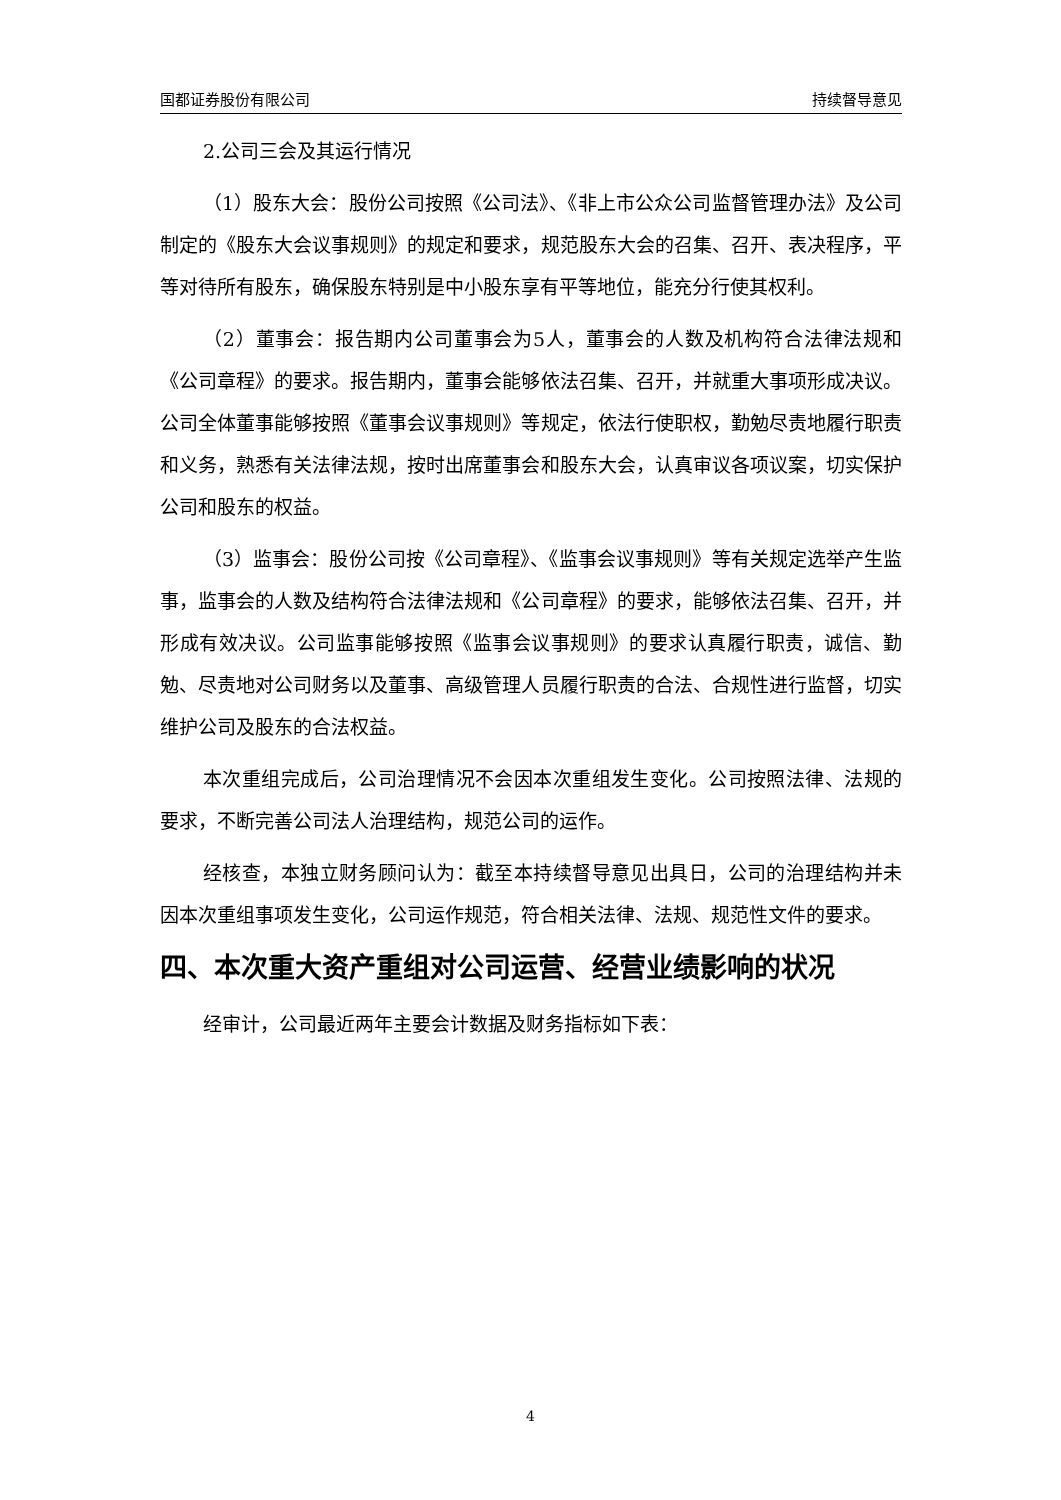国都证券股份有限公司 持续督导意见
2.公司三会及其运行情况
（1）股东大会：股份公司按照《公司法》、《非上市公众公司监督管理办法》及公司制定的《股东大会议事规则》的规定和要求，规范股东大会的召集、召开、表决程序，平等对待所有股东，确保股东特别是中小股东享有平等地位，能充分行使其权利。
（2）董事会：报告期内公司董事会为5人，董事会的人数及机构符合法律法规和《公司章程》的要求。报告期内，董事会能够依法召集、召开，并就重大事项形成决议。公司全体董事能够按照《董事会议事规则》等规定，依法行使职权，勤勉尽责地履行职责和义务，熟悉有关法律法规，按时出席董事会和股东大会，认真审议各项议案，切实保护公司和股东的权益。
（3）监事会：股份公司按《公司章程》、《监事会议事规则》等有关规定选举产生监事，监事会的人数及结构符合法律法规和《公司章程》的要求，能够依法召集、召开，并形成有效决议。公司监事能够按照《监事会议事规则》的要求认真履行职责，诚信、勤勉、尽责地对公司财务以及董事、高级管理人员履行职责的合法、合规性进行监督，切实维护公司及股东的合法权益。
本次重组完成后，公司治理情况不会因本次重组发生变化。公司按照法律、法规的要求，不断完善公司法人治理结构，规范公司的运作。
经核查，本独立财务顾问认为：截至本持续督导意见出具日，公司的治理结构并未因本次重组事项发生变化，公司运作规范，符合相关法律、法规、规范性文件的要求。
四、本次重大资产重组对公司运营、经营业绩影响的状况
经审计，公司最近两年主要会计数据及财务指标如下表：
4